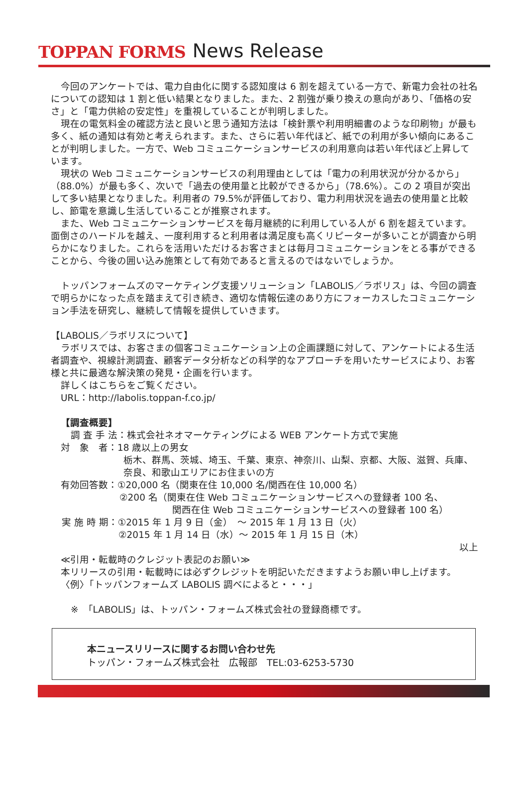TOPPAN FORMS News Release
今回のアンケートでは、電力自由化に関する認知度は 6 割を超えている一方で、新電力会社の社名についての認知は 1 割と低い結果となりました。また、2 割強が乗り換えの意向があり、「価格の安さ」と「電力供給の安定性」を重視していることが判明しました。
現在の電気料金の確認方法と良いと思う通知方法は「検針票や利用明細書のような印刷物」が最も多く、紙の通知は有効と考えられます。また、さらに若い年代ほど、紙での利用が多い傾向にあることが判明しました。一方で、Web コミュニケーションサービスの利用意向は若い年代ほど上昇しています。
現状の Web コミュニケーションサービスの利用理由としては「電力の利用状況が分かるから」（88.0%）が最も多く、次いで「過去の使用量と比較ができるから」（78.6%）。この 2 項目が突出して多い結果となりました。利用者の 79.5%が評価しており、電力利用状況を過去の使用量と比較し、節電を意識し生活していることが推察されます。
また、Web コミュニケーションサービスを毎月継続的に利用している人が 6 割を超えています。面倒さのハードルを越え、一度利用すると利用者は満足度も高くリピーターが多いことが調査から明らかになりました。これらを活用いただけるお客さまとは毎月コミュニケーションをとる事ができることから、今後の囲い込み施策として有効であると言えるのではないでしょうか。
トッパンフォームズのマーケティング支援ソリューション「LABOLIS／ラボリス」は、今回の調査で明らかになった点を踏まえて引き続き、適切な情報伝達のあり方にフォーカスしたコミュニケーション手法を研究し、継続して情報を提供していきます。
【LABOLIS／ラボリスについて】
ラボリスでは、お客さまの個客コミュニケーション上の企画課題に対して、アンケートによる生活者調査や、視線計測調査、顧客データ分析などの科学的なアプローチを用いたサービスにより、お客様と共に最適な解決策の発見・企画を行います。
詳しくはこちらをご覧ください。
URL：http://labolis.toppan-f.co.jp/
【調査概要】
調 査 手 法：株式会社ネオマーケティングによる WEB アンケート方式で実施
対　象　者：18 歳以上の男女
栃木、群馬、茨城、埼玉、千葉、東京、神奈川、山梨、京都、大阪、滋賀、兵庫、奈良、和歌山エリアにお住まいの方
有効回答数：①20,000 名（関東在住 10,000 名/関西在住 10,000 名）
②200 名（関東在住 Web コミュニケーションサービスへの登録者 100 名、
関西在住 Web コミュニケーションサービスへの登録者 100 名）
実 施 時 期：①2015 年 1 月 9 日（金）　～ 2015 年 1 月 13 日（火）
②2015 年 1 月 14 日（水）～ 2015 年 1 月 15 日（木）
以上
≪引用・転載時のクレジット表記のお願い≫
本リリースの引用・転載時には必ずクレジットを明記いただきますようお願い申し上げます。
〈例〉「トッパンフォームズ LABOLIS 調べによると・・・」
※　「LABOLIS」は、トッパン・フォームズ株式会社の登録商標です。
本ニュースリリースに関するお問い合わせ先
トッパン・フォームズ株式会社　広報部　TEL:03-6253-5730